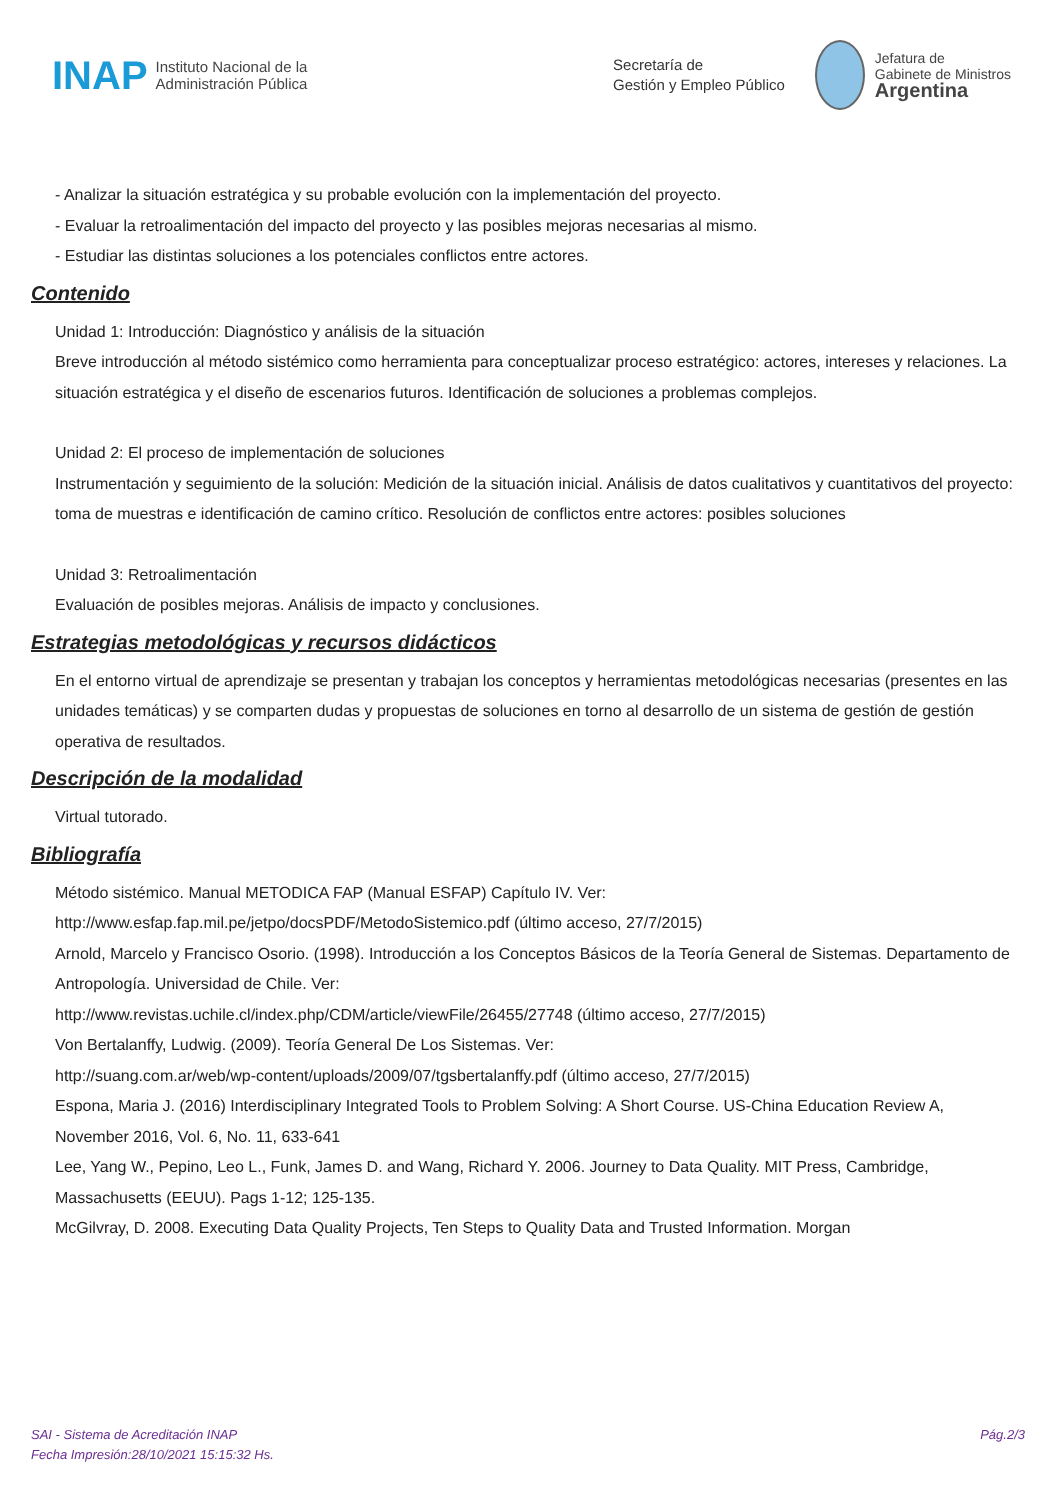INAP Instituto Nacional de la
Administración Pública Secretaría de
Gestión y Empleo Público
Jefatura de
Gabinete de Ministros
Argentina
- Analizar la situación estratégica y su probable evolución con la implementación del proyecto.
- Evaluar la retroalimentación del impacto del proyecto y las posibles mejoras necesarias al mismo.
- Estudiar las distintas soluciones a los potenciales conflictos entre actores.
Contenido
Unidad 1: Introducción: Diagnóstico y análisis de la situación
Breve introducción al método sistémico como herramienta para conceptualizar proceso estratégico: actores, intereses y relaciones. La situación estratégica y el diseño de escenarios futuros. Identificación de soluciones a problemas complejos.
Unidad 2: El proceso de implementación de soluciones
Instrumentación y seguimiento de la solución: Medición de la situación inicial. Análisis de datos cualitativos y cuantitativos del proyecto: toma de muestras e identificación de camino crítico. Resolución de conflictos entre actores: posibles soluciones
Unidad 3: Retroalimentación
Evaluación de posibles mejoras. Análisis de impacto y conclusiones.
Estrategias metodológicas y recursos didácticos
En el entorno virtual de aprendizaje se presentan y trabajan los conceptos y herramientas metodológicas necesarias (presentes en las unidades temáticas) y se comparten dudas y propuestas de soluciones en torno al desarrollo de un sistema de gestión de gestión operativa de resultados.
Descripción de la modalidad
Virtual tutorado.
Bibliografía
Método sistémico. Manual METODICA FAP (Manual ESFAP) Capítulo IV. Ver:
http://www.esfap.fap.mil.pe/jetpo/docsPDF/MetodoSistemico.pdf (último acceso, 27/7/2015)
Arnold, Marcelo y Francisco Osorio. (1998). Introducción a los Conceptos Básicos de la Teoría General de Sistemas. Departamento de Antropología. Universidad de Chile. Ver:
http://www.revistas.uchile.cl/index.php/CDM/article/viewFile/26455/27748 (último acceso, 27/7/2015)
Von Bertalanffy, Ludwig. (2009). Teoría General De Los Sistemas. Ver:
http://suang.com.ar/web/wp-content/uploads/2009/07/tgsbertalanffy.pdf (último acceso, 27/7/2015)
Espona, Maria J. (2016) Interdisciplinary Integrated Tools to Problem Solving: A Short Course. US-China Education Review A, November 2016, Vol. 6, No. 11, 633-641
Lee, Yang W., Pepino, Leo L., Funk, James D. and Wang, Richard Y. 2006. Journey to Data Quality. MIT Press, Cambridge, Massachusetts (EEUU). Pags 1-12; 125-135.
McGilvray, D. 2008. Executing Data Quality Projects, Ten Steps to Quality Data and Trusted Information. Morgan
SAI - Sistema de Acreditación INAP
Fecha Impresión:28/10/2021 15:15:32 Hs.
Pág.2/3